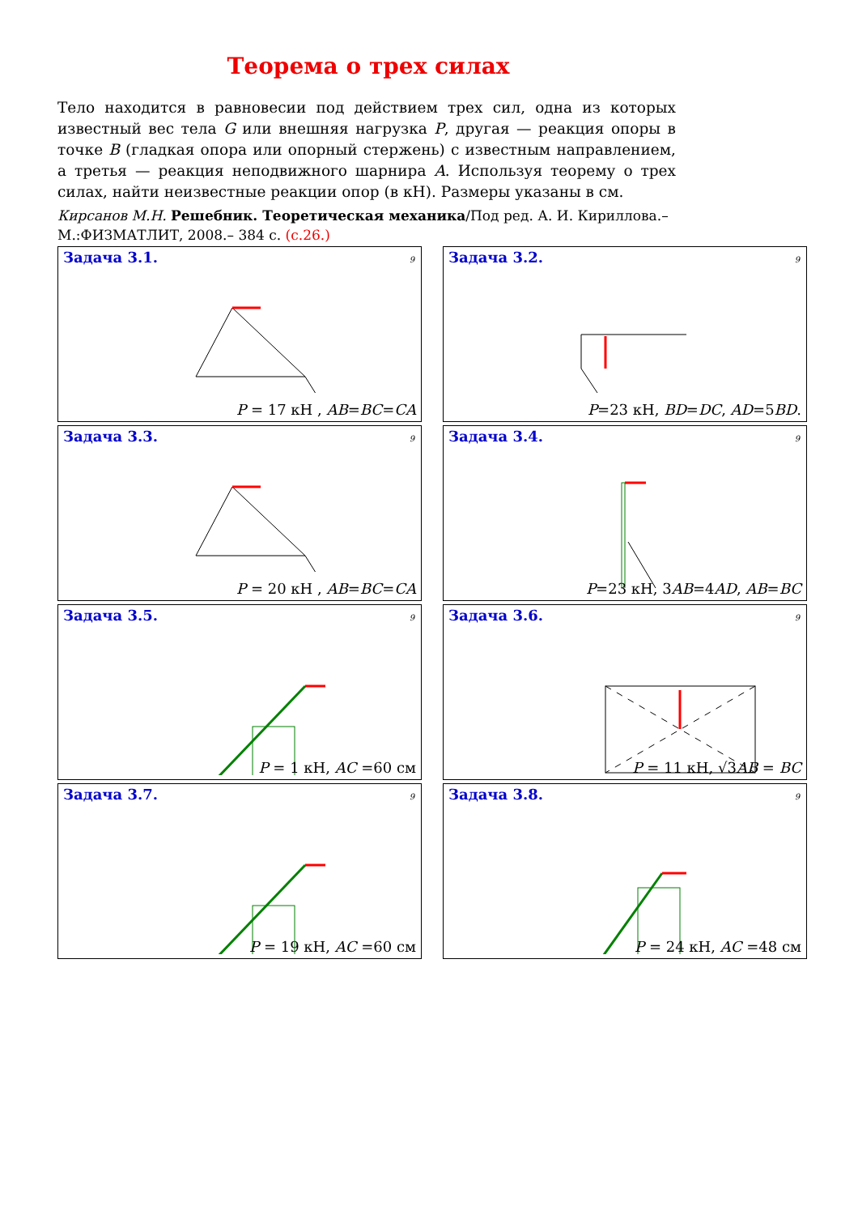Теорема о трех силах
Тело находится в равновесии под действием трех сил, одна из которых известный вес тела G или внешняя нагрузка P, другая — реакция опоры в точке B (гладкая опора или опорный стержень) с известным направлением, а третья — реакция неподвижного шарнира A. Используя теорему о трех силах, найти неизвестные реакции опор (в кН). Размеры указаны в см.
Кирсанов М.Н. Решебник. Теоретическая механика/Под ред. А. И. Кириллова.– М.:ФИЗМАТЛИТ, 2008.– 384 с. (с.26.)
Задача 3.1.
9
P = 17 кН , AB=BC=CA
Задача 3.2.
9
P=23 кН, BD=DC, AD=5BD.
Задача 3.3.
9
P = 20 кН , AB=BC=CA
Задача 3.4.
9
P=23 кН, 3AB=4AD, AB=BC
Задача 3.5.
9
P = 1 кН, AC =60 см
Задача 3.6.
9
P = 11 кН, √3AB = BC
Задача 3.7.
9
P = 19 кН, AC =60 см
Задача 3.8.
9
P = 24 кН, AC =48 см